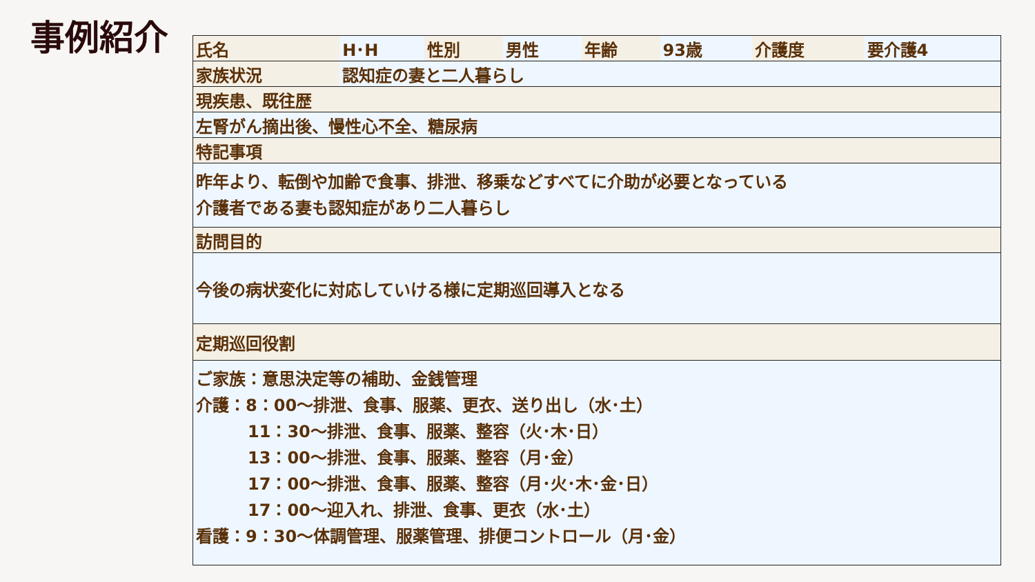事例紹介
| 氏名 | H･H | 性別 | 男性 | 年齢 | 93歳 | 介護度 | 要介護4 |
| 家族状況 | 認知症の妻と二人暮らし | | | | | | |
| 現疾患、既往歴 | | | | | | | |
| 左腎がん摘出後、慢性心不全、糖尿病 | | | | | | | |
| 特記事項 | | | | | | | |
| 昨年より、転倒や加齢で食事、排泄、移乗などすべてに介助が必要となっている 介護者である妻も認知症があり二人暮らし | | | | | | | |
| 訪問目的 | | | | | | | |
| 今後の病状変化に対応していける様に定期巡回導入となる | | | | | | | |
| 定期巡回役割 | | | | | | | |
| ご家族：意思決定等の補助、金銭管理 介護：8：00～排泄、食事、服薬、更衣、送り出し（水･土） 11：30～排泄、食事、服薬、整容（火･木･日） 13：00～排泄、食事、服薬、整容（月･金） 17：00～排泄、食事、服薬、整容（月･火･木･金･日） 17：00～迎入れ、排泄、食事、更衣（水･土） 看護：9：30～体調管理、服薬管理、排便コントロール（月･金） | | | | | | | |